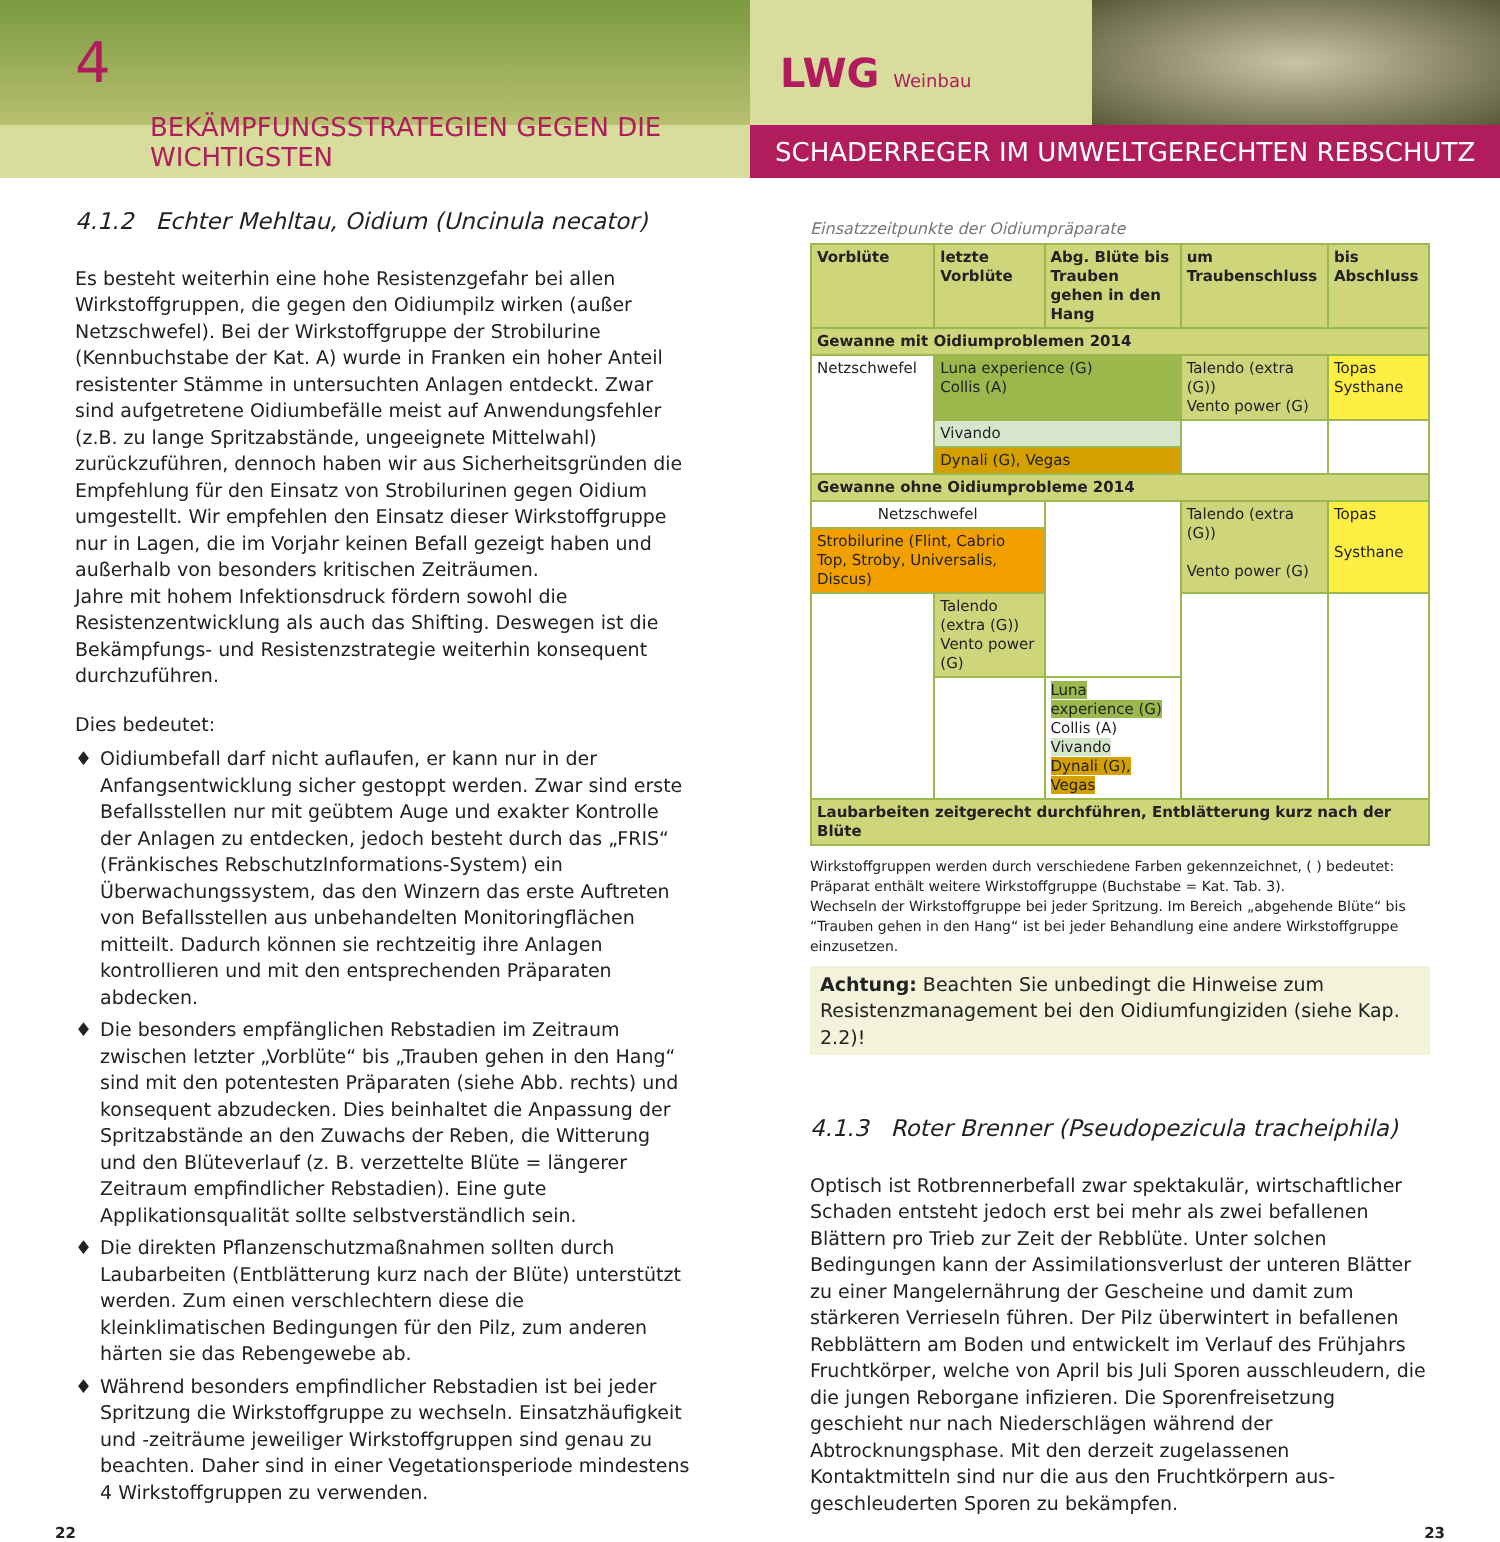4
BEKÄMPFUNGSSTRATEGIEN GEGEN DIE WICHTIGSTEN
LWG Weinbau
SCHADERREGER IM UMWELTGERECHTEN REBSCHUTZ
4.1.2 Echter Mehltau, Oidium (Uncinula necator)
Es besteht weiterhin eine hohe Resistenzgefahr bei allen Wirkstoff­gruppen, die gegen den Oidiumpilz wirken (außer Netzschwefel). Bei der Wirkstoffgruppe der Strobilurine (Kennbuchstabe der Kat. A) wurde in Franken ein hoher Anteil resistenter Stämme in untersuch­ten Anlagen entdeckt. Zwar sind aufgetretene Oidiumbefälle meist auf Anwendungsfehler (z.B. zu lange Spritzabstände, ungeeignete Mittelwahl) zurückzuführen, dennoch haben wir aus Sicherheitsgrün­den die Empfehlung für den Einsatz von Strobilurinen gegen Oidium umgestellt. Wir empfehlen den Einsatz dieser Wirkstoffgruppe nur in Lagen, die im Vorjahr keinen Befall gezeigt haben und außerhalb von besonders kritischen Zeiträumen.
Jahre mit hohem Infektionsdruck fördern sowohl die Resistenzent­wicklung als auch das Shifting. Deswegen ist die Bekämpfungs- und Resistenzstrategie weiterhin konsequent durchzuführen.
Dies bedeutet:
♦ Oidiumbefall darf nicht auflaufen, er kann nur in der Anfangsent­wicklung sicher gestoppt werden. Zwar sind erste Befallsstellen nur mit geübtem Auge und exakter Kontrolle der Anlagen zu entdecken, jedoch besteht durch das „FRIS“ (Fränkisches RebschutzInforma­tions-System) ein Überwachungssystem, das den Winzern das erste Auftreten von Befallsstellen aus unbehandelten Monitoringflächen mitteilt. Dadurch können sie rechtzeitig ihre Anlagen kontrollieren und mit den entsprechenden Präparaten abdecken.
♦ Die besonders empfänglichen Rebstadien im Zeitraum zwischen letzter „Vorblüte“ bis „Trauben gehen in den Hang“ sind mit den potentesten Präparaten (siehe Abb. rechts) und konsequent abzu­decken. Dies beinhaltet die Anpassung der Spritzabstände an den Zuwachs der Reben, die Witterung und den Blüteverlauf (z. B. ver­zettelte Blüte = längerer Zeitraum empfindlicher Rebstadien). Eine gute Applikationsqualität sollte selbstverständlich sein.
♦ Die direkten Pflanzenschutzmaßnahmen sollten durch Laubarbeiten (Entblätterung kurz nach der Blüte) unterstützt werden. Zum einen verschlechtern diese die kleinklimatischen Bedingungen für den Pilz, zum anderen härten sie das Rebengewebe ab.
♦ Während besonders empfindlicher Rebstadien ist bei jeder Spritzung die Wirkstoffgruppe zu wechseln. Einsatzhäufigkeit und -zeiträume jeweiliger Wirkstoffgruppen sind genau zu beachten. Daher sind in ei­ner Vegetationsperiode mindestens 4 Wirkstoffgruppen zu verwenden.
Einsatzzeitpunkte der Oidiumpräparate
| Vorblüte | letzte Vorblüte | Abg. Blüte bis Trauben gehen in den Hang | um Traubenschluss | bis Abschluss |
| --- | --- | --- | --- | --- |
| Gewanne mit Oidiumproblemen 2014 | | | | |
| Netzschwefel | Luna experience (G) Collis (A) | | Talendo (extra (G)) Vento power (G) | Topas Systhane |
| | Vivando | | | |
| | Dynali (G), Vegas | | | |
| Gewanne ohne Oidiumprobleme 2014 | | | | |
| Netzschwefel | | | Talendo (extra (G)) Vento power (G) | Topas Systhane |
| Strobilurine (Flint, Cabrio Top, Stroby, Universalis, Discus) | | | | |
| | Talendo (extra (G)) Vento power (G) | | | |
| | | Luna experience (G) Collis (A) Vivando Dynali (G), Vegas | | |
| Laubarbeiten zeitgerecht durchführen, Entblätterung kurz nach der Blüte | | | | |
Wirkstoffgruppen werden durch verschiedene Farben gekennzeichnet, ( ) bedeutet: Präparat enthält weitere Wirkstoffgruppe (Buchstabe = Kat. Tab. 3).
Wechseln der Wirkstoffgruppe bei jeder Spritzung. Im Bereich „abgehende Blüte“ bis “Trauben gehen in den Hang“ ist bei jeder Behandlung eine andere Wirkstoffgruppe einzusetzen.
Achtung: Beachten Sie unbedingt die Hinweise zum Resistenzmanagement bei den Oidiumfungiziden (siehe Kap. 2.2)!
4.1.3 Roter Brenner (Pseudopezicula tracheiphila)
Optisch ist Rotbrennerbefall zwar spektakulär, wirtschaftlicher Schaden entsteht jedoch erst bei mehr als zwei befallenen Blättern pro Trieb zur Zeit der Rebblüte. Unter solchen Bedingungen kann der Assimilations­verlust der unteren Blätter zu einer Mangelernährung der Gescheine und damit zum stärkeren Verrieseln führen. Der Pilz überwintert in befallenen Rebblättern am Boden und entwickelt im Verlauf des Früh­jahrs Fruchtkörper, welche von April bis Juli Sporen ausschleudern, die die jungen Reborgane infizieren. Die Sporenfreisetzung geschieht nur nach Niederschlägen während der Abtrocknungsphase. Mit den derzeit zugelassenen Kontaktmitteln sind nur die aus den Fruchtkörpern aus­geschleuderten Sporen zu bekämpfen.
22 23